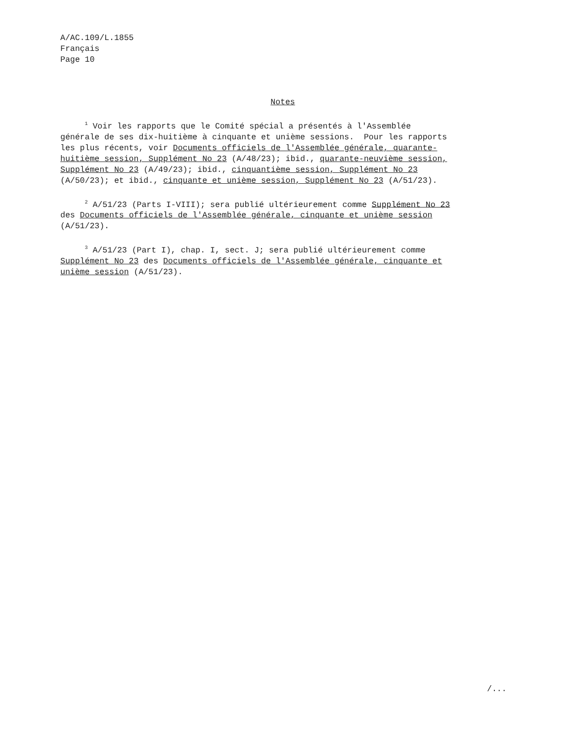A/AC.109/L.1855
Français
Page 10
Notes
<sup>1</sup> Voir les rapports que le Comité spécial a présentés à l'Assemblée générale de ses dix-huitième à cinquante et unième sessions. Pour les rapports les plus récents, voir Documents officiels de l'Assemblée générale, quarante- huitième session, Supplément No 23 (A/48/23); ibid., quarante-neuvième session, Supplément No 23 (A/49/23); ibid., cinquantième session, Supplément No 23 (A/50/23); et ibid., cinquante et unième session, Supplément No 23 (A/51/23).
<sup>2</sup> A/51/23 (Parts I-VIII); sera publié ultérieurement comme Supplément No 23 des Documents officiels de l'Assemblée générale, cinquante et unième session (A/51/23).
<sup>3</sup> A/51/23 (Part I), chap. I, sect. J; sera publié ultérieurement comme Supplément No 23 des Documents officiels de l'Assemblée générale, cinquante et unième session (A/51/23).
/...